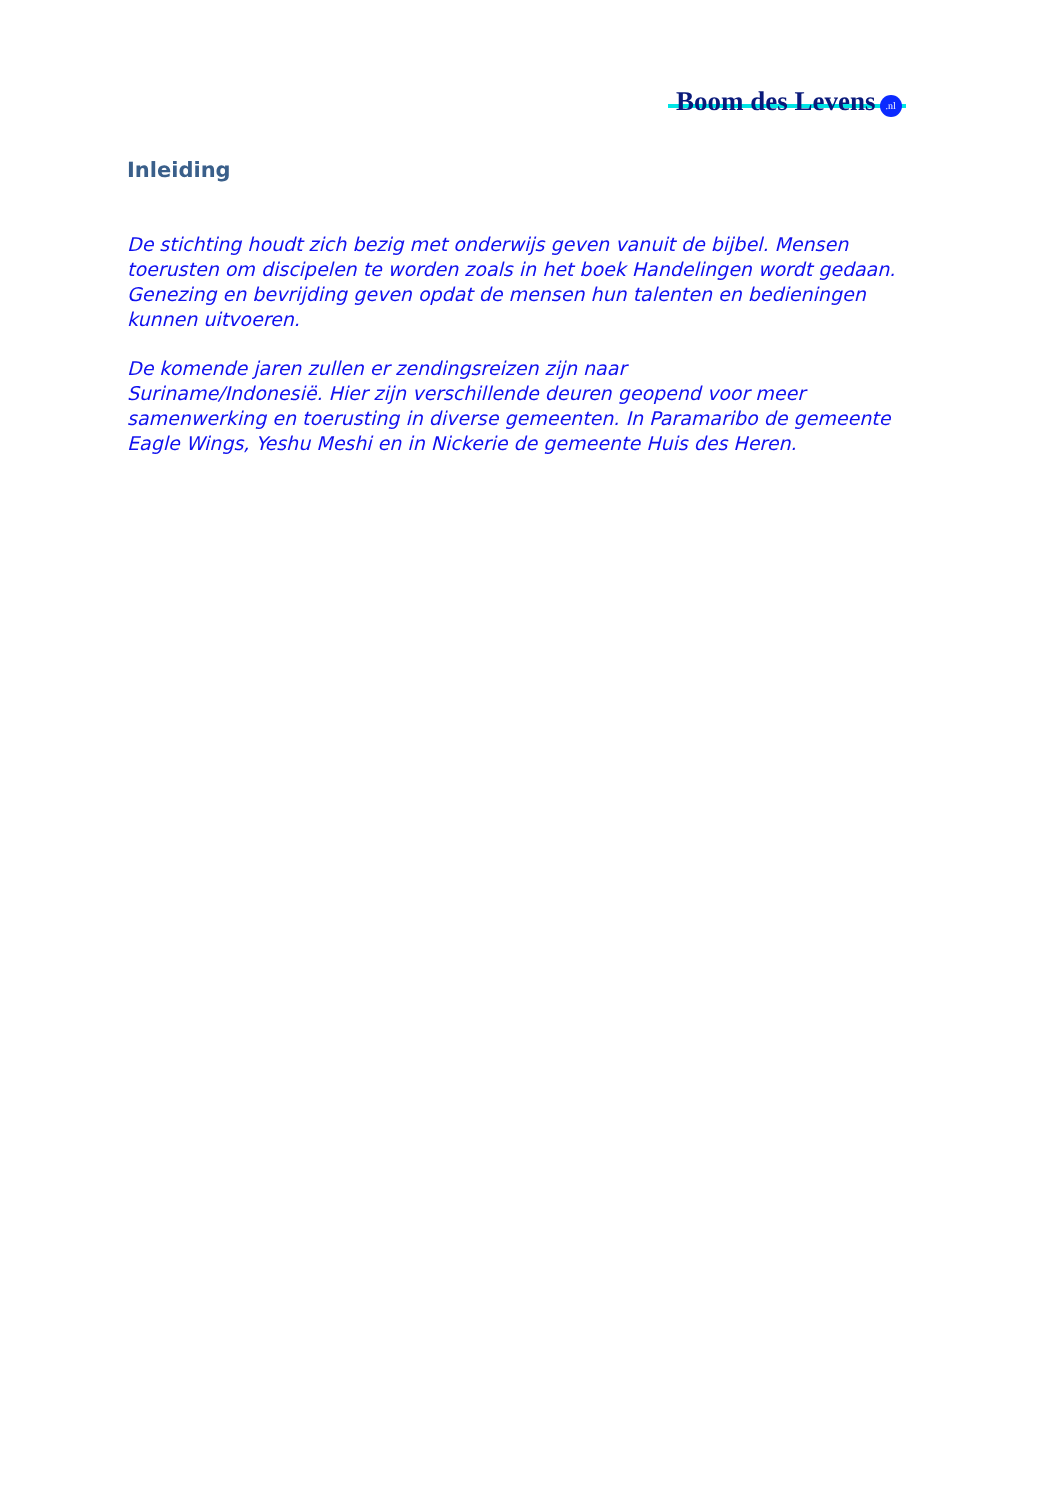Boom des Levens .nl
Inleiding
De stichting houdt zich bezig met onderwijs geven vanuit de bijbel. Mensen toerusten om discipelen te worden zoals in het boek Handelingen wordt gedaan. Genezing en bevrijding geven opdat de mensen hun talenten en bedieningen kunnen uitvoeren.
De komende jaren zullen er zendingsreizen zijn naar
Suriname/Indonesië. Hier zijn verschillende deuren geopend voor meer samenwerking en toerusting in diverse gemeenten. In Paramaribo de gemeente Eagle Wings, Yeshu Meshi en in Nickerie de gemeente Huis des Heren.